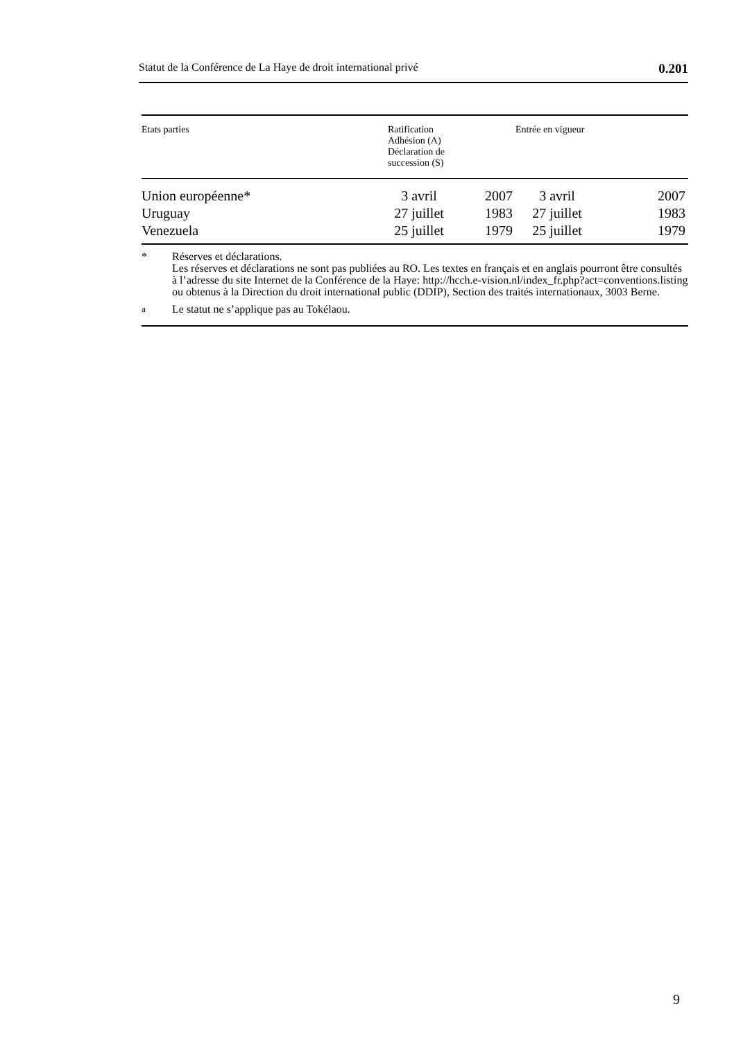Statut de la Conférence de La Haye de droit international privé 0.201
| Etats parties | Ratification Adhésion (A) Déclaration de succession (S) | | Entrée en vigueur | |
| --- | --- | --- | --- | --- |
| Union européenne* | 3 avril | 2007 | 3 avril | 2007 |
| Uruguay | 27 juillet | 1983 | 27 juillet | 1983 |
| Venezuela | 25 juillet | 1979 | 25 juillet | 1979 |
* Réserves et déclarations.
Les réserves et déclarations ne sont pas publiées au RO. Les textes en français et en anglais pourront être consultés à l’adresse du site Internet de la Conférence de la Haye: http://hcch.e-vision.nl/index_fr.php?act=conventions.listing ou obtenus à la Direction du droit international public (DDIP), Section des traités internationaux, 3003 Berne.
<sup>a</sup> Le statut ne s’applique pas au Tokélaou.
9